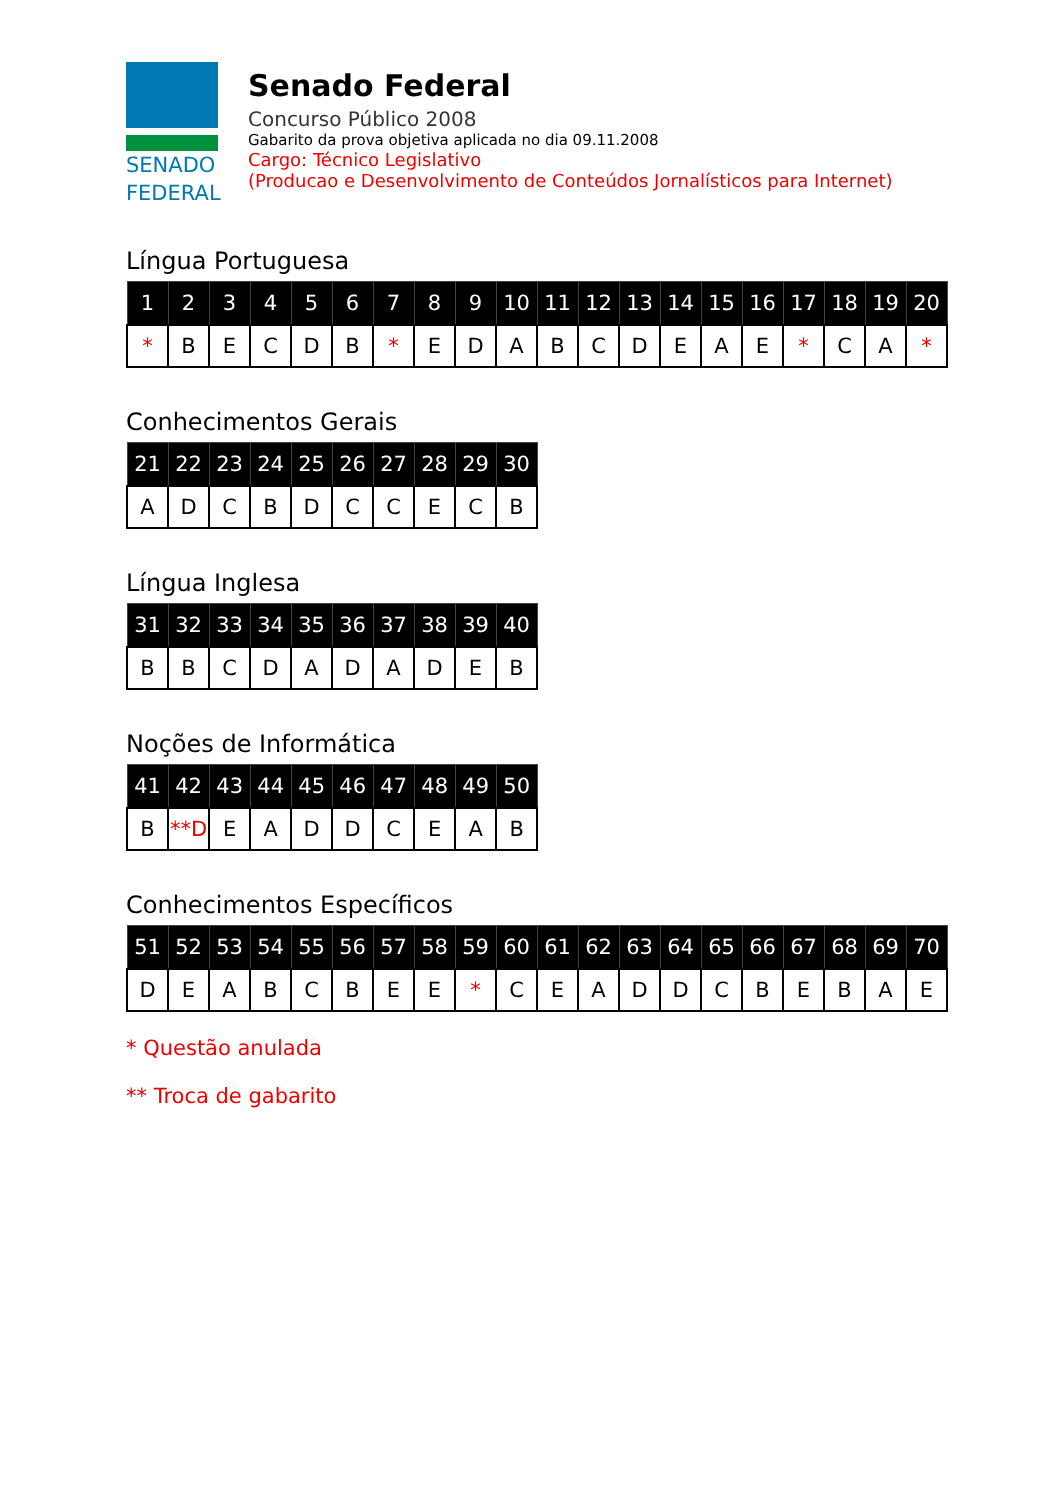SENADO
FEDERAL
Senado Federal
Concurso Público 2008
Gabarito da prova objetiva aplicada no dia 09.11.2008
Cargo: Técnico Legislativo
(Producao e Desenvolvimento de Conteúdos Jornalísticos para Internet)
Língua Portuguesa
| 1 | 2 | 3 | 4 | 5 | 6 | 7 | 8 | 9 | 10 | 11 | 12 | 13 | 14 | 15 | 16 | 17 | 18 | 19 | 20 |
| --- | --- | --- | --- | --- | --- | --- | --- | --- | --- | --- | --- | --- | --- | --- | --- | --- | --- | --- | --- |
| * | B | E | C | D | B | * | E | D | A | B | C | D | E | A | E | * | C | A | * |
Conhecimentos Gerais
| 21 | 22 | 23 | 24 | 25 | 26 | 27 | 28 | 29 | 30 |
| --- | --- | --- | --- | --- | --- | --- | --- | --- | --- |
| A | D | C | B | D | C | C | E | C | B |
Língua Inglesa
| 31 | 32 | 33 | 34 | 35 | 36 | 37 | 38 | 39 | 40 |
| --- | --- | --- | --- | --- | --- | --- | --- | --- | --- |
| B | B | C | D | A | D | A | D | E | B |
Noções de Informática
| 41 | 42 | 43 | 44 | 45 | 46 | 47 | 48 | 49 | 50 |
| --- | --- | --- | --- | --- | --- | --- | --- | --- | --- |
| B | **D | E | A | D | D | C | E | A | B |
Conhecimentos Específicos
| 51 | 52 | 53 | 54 | 55 | 56 | 57 | 58 | 59 | 60 | 61 | 62 | 63 | 64 | 65 | 66 | 67 | 68 | 69 | 70 |
| --- | --- | --- | --- | --- | --- | --- | --- | --- | --- | --- | --- | --- | --- | --- | --- | --- | --- | --- | --- |
| D | E | A | B | C | B | E | E | * | C | E | A | D | D | C | B | E | B | A | E |
* Questão anulada
** Troca de gabarito